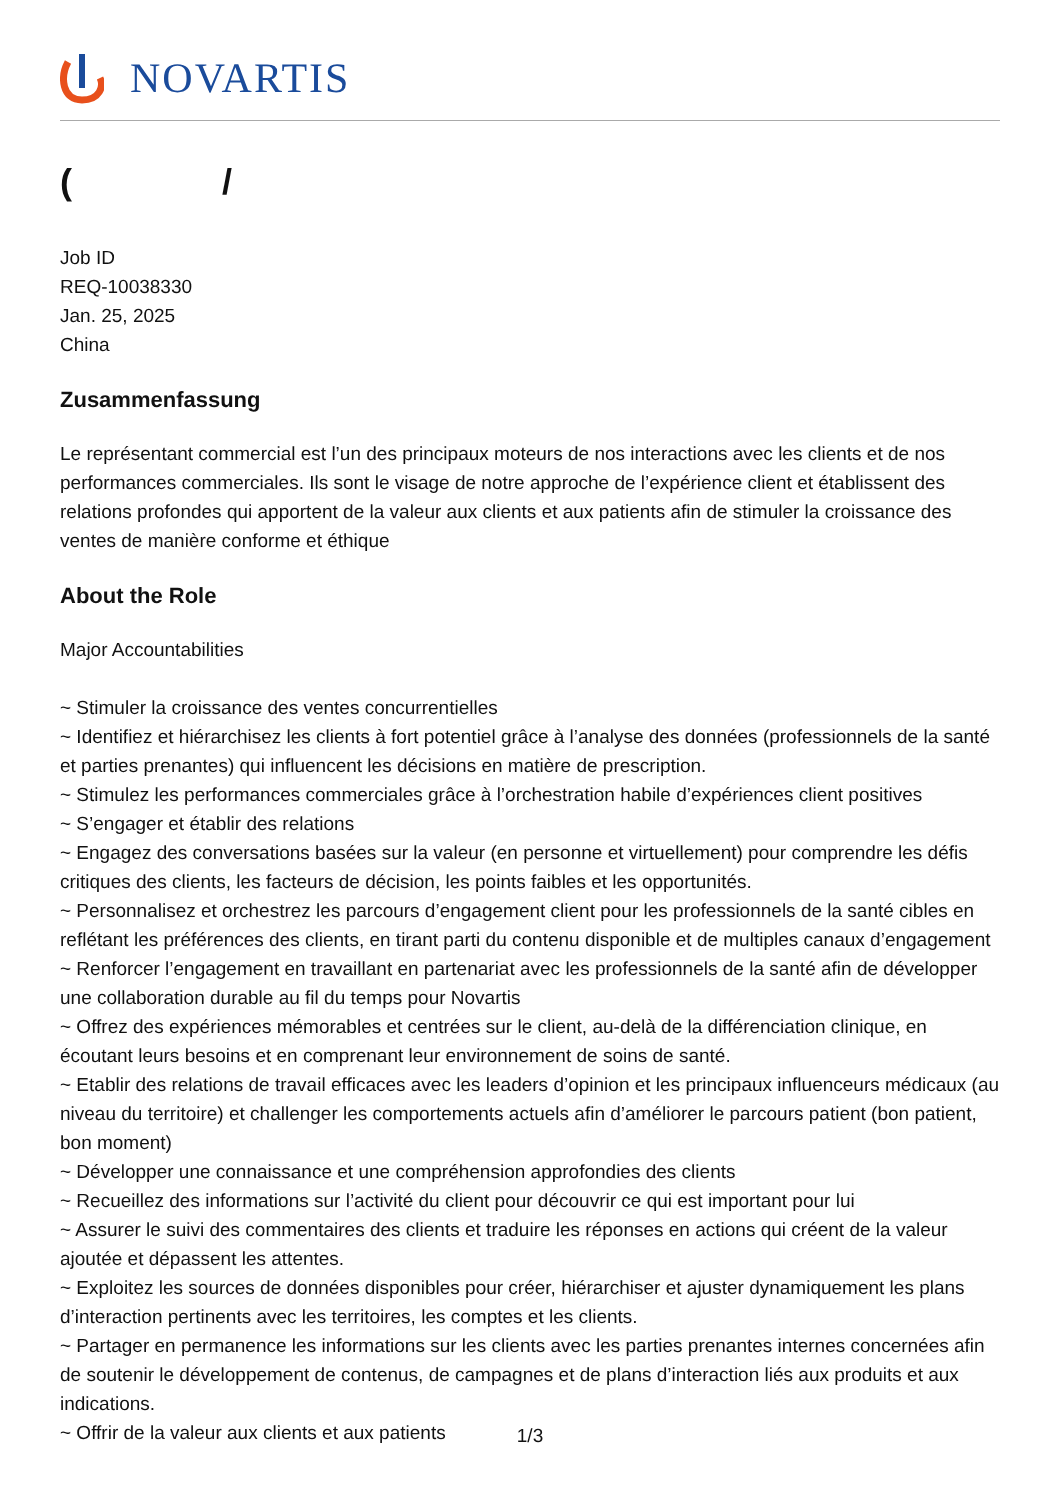NOVARTIS
( /
Job ID
REQ-10038330
Jan. 25, 2025
China
Zusammenfassung
Le représentant commercial est l’un des principaux moteurs de nos interactions avec les clients et de nos performances commerciales. Ils sont le visage de notre approche de l’expérience client et établissent des relations profondes qui apportent de la valeur aux clients et aux patients afin de stimuler la croissance des ventes de manière conforme et éthique
About the Role
Major Accountabilities
~ Stimuler la croissance des ventes concurrentielles
~ Identifiez et hiérarchisez les clients à fort potentiel grâce à l’analyse des données (professionnels de la santé et parties prenantes) qui influencent les décisions en matière de prescription.
~ Stimulez les performances commerciales grâce à l’orchestration habile d’expériences client positives
~ S’engager et établir des relations
~ Engagez des conversations basées sur la valeur (en personne et virtuellement) pour comprendre les défis critiques des clients, les facteurs de décision, les points faibles et les opportunités.
~ Personnalisez et orchestrez les parcours d’engagement client pour les professionnels de la santé cibles en reflétant les préférences des clients, en tirant parti du contenu disponible et de multiples canaux d’engagement
~ Renforcer l’engagement en travaillant en partenariat avec les professionnels de la santé afin de développer une collaboration durable au fil du temps pour Novartis
~ Offrez des expériences mémorables et centrées sur le client, au-delà de la différenciation clinique, en écoutant leurs besoins et en comprenant leur environnement de soins de santé.
~ Etablir des relations de travail efficaces avec les leaders d’opinion et les principaux influenceurs médicaux (au niveau du territoire) et challenger les comportements actuels afin d’améliorer le parcours patient (bon patient, bon moment)
~ Développer une connaissance et une compréhension approfondies des clients
~ Recueillez des informations sur l’activité du client pour découvrir ce qui est important pour lui
~ Assurer le suivi des commentaires des clients et traduire les réponses en actions qui créent de la valeur ajoutée et dépassent les attentes.
~ Exploitez les sources de données disponibles pour créer, hiérarchiser et ajuster dynamiquement les plans d’interaction pertinents avec les territoires, les comptes et les clients.
~ Partager en permanence les informations sur les clients avec les parties prenantes internes concernées afin de soutenir le développement de contenus, de campagnes et de plans d’interaction liés aux produits et aux indications.
~ Offrir de la valeur aux clients et aux patients
1/3